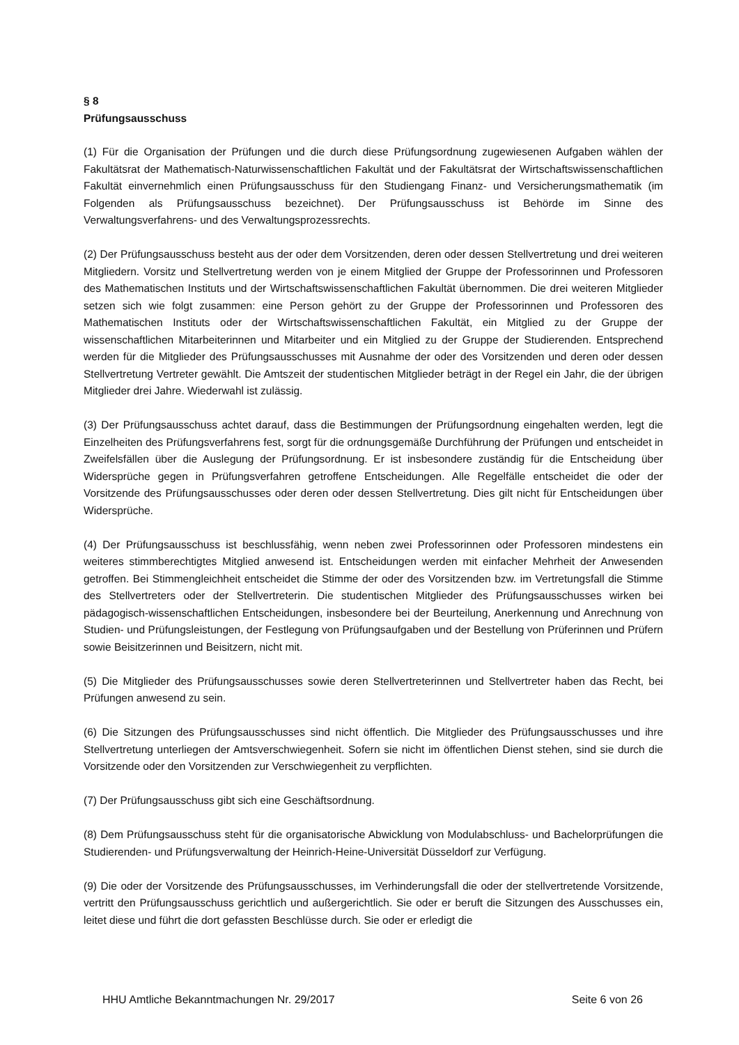§ 8
Prüfungsausschuss
(1) Für die Organisation der Prüfungen und die durch diese Prüfungsordnung zugewiesenen Aufgaben wählen der Fakultätsrat der Mathematisch-Naturwissenschaftlichen Fakultät und der Fakultätsrat der Wirtschaftswissenschaftlichen Fakultät einvernehmlich einen Prüfungsausschuss für den Studiengang Finanz- und Versicherungsmathematik (im Folgenden als Prüfungsausschuss bezeichnet). Der Prüfungsausschuss ist Behörde im Sinne des Verwaltungsverfahrens- und des Verwaltungsprozessrechts.
(2) Der Prüfungsausschuss besteht aus der oder dem Vorsitzenden, deren oder dessen Stellvertretung und drei weiteren Mitgliedern. Vorsitz und Stellvertretung werden von je einem Mitglied der Gruppe der Professorinnen und Professoren des Mathematischen Instituts und der Wirtschaftswissenschaftlichen Fakultät übernommen. Die drei weiteren Mitglieder setzen sich wie folgt zusammen: eine Person gehört zu der Gruppe der Professorinnen und Professoren des Mathematischen Instituts oder der Wirtschaftswissenschaftlichen Fakultät, ein Mitglied zu der Gruppe der wissenschaftlichen Mitarbeiterinnen und Mitarbeiter und ein Mitglied zu der Gruppe der Studierenden. Entsprechend werden für die Mitglieder des Prüfungsausschusses mit Ausnahme der oder des Vorsitzenden und deren oder dessen Stellvertretung Vertreter gewählt. Die Amtszeit der studentischen Mitglieder beträgt in der Regel ein Jahr, die der übrigen Mitglieder drei Jahre. Wiederwahl ist zulässig.
(3) Der Prüfungsausschuss achtet darauf, dass die Bestimmungen der Prüfungsordnung eingehalten werden, legt die Einzelheiten des Prüfungsverfahrens fest, sorgt für die ordnungsgemäße Durchführung der Prüfungen und entscheidet in Zweifelsfällen über die Auslegung der Prüfungsordnung. Er ist insbesondere zuständig für die Entscheidung über Widersprüche gegen in Prüfungsverfahren getroffene Entscheidungen. Alle Regelfälle entscheidet die oder der Vorsitzende des Prüfungsausschusses oder deren oder dessen Stellvertretung. Dies gilt nicht für Entscheidungen über Widersprüche.
(4) Der Prüfungsausschuss ist beschlussfähig, wenn neben zwei Professorinnen oder Professoren mindestens ein weiteres stimmberechtigtes Mitglied anwesend ist. Entscheidungen werden mit einfacher Mehrheit der Anwesenden getroffen. Bei Stimmengleichheit entscheidet die Stimme der oder des Vorsitzenden bzw. im Vertretungsfall die Stimme des Stellvertreters oder der Stellvertreterin. Die studentischen Mitglieder des Prüfungsausschusses wirken bei pädagogisch-wissenschaftlichen Entscheidungen, insbesondere bei der Beurteilung, Anerkennung und Anrechnung von Studien- und Prüfungsleistungen, der Festlegung von Prüfungsaufgaben und der Bestellung von Prüferinnen und Prüfern sowie Beisitzerinnen und Beisitzern, nicht mit.
(5) Die Mitglieder des Prüfungsausschusses sowie deren Stellvertreterinnen und Stellvertreter haben das Recht, bei Prüfungen anwesend zu sein.
(6) Die Sitzungen des Prüfungsausschusses sind nicht öffentlich. Die Mitglieder des Prüfungsausschusses und ihre Stellvertretung unterliegen der Amtsverschwiegenheit. Sofern sie nicht im öffentlichen Dienst stehen, sind sie durch die Vorsitzende oder den Vorsitzenden zur Verschwiegenheit zu verpflichten.
(7) Der Prüfungsausschuss gibt sich eine Geschäftsordnung.
(8) Dem Prüfungsausschuss steht für die organisatorische Abwicklung von Modulabschluss- und Bachelorprüfungen die Studierenden- und Prüfungsverwaltung der Heinrich-Heine-Universität Düsseldorf zur Verfügung.
(9) Die oder der Vorsitzende des Prüfungsausschusses, im Verhinderungsfall die oder der stellvertretende Vorsitzende, vertritt den Prüfungsausschuss gerichtlich und außergerichtlich. Sie oder er beruft die Sitzungen des Ausschusses ein, leitet diese und führt die dort gefassten Beschlüsse durch. Sie oder er erledigt die
HHU Amtliche Bekanntmachungen Nr. 29/2017 Seite 6 von 26